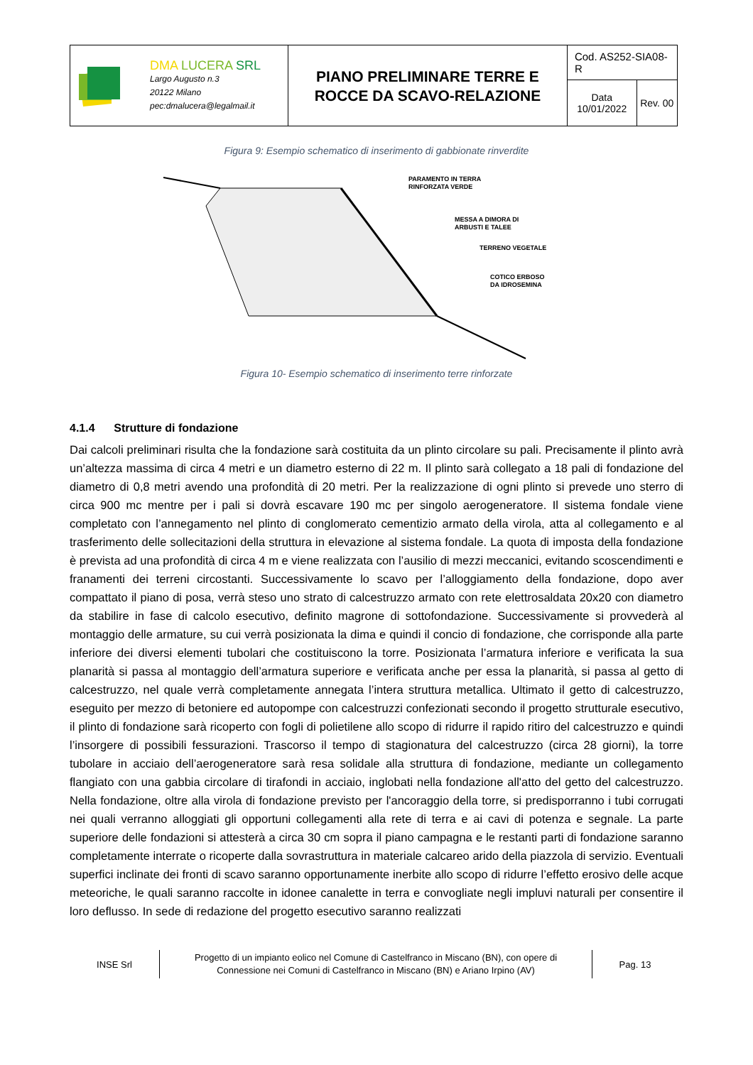| DMA LUCERA SRL Largo Augusto n.3 20122 Milano pec:dmalucera@legalmail.it | PIANO PRELIMINARE TERRE E ROCCE DA SCAVO-RELAZIONE | Cod. AS252-SIA08-R | |
| | | Data 10/01/2022 | Rev. 00 |
Figura 9: Esempio schematico di inserimento di gabbionate rinverdite
PARAMENTO IN TERRA
RINFORZATA VERDE
MESSA A DIMORA DI
ARBUSTI E TALEE
TERRENO VEGETALE
COTICO ERBOSO
DA IDROSEMINA
Figura 10- Esempio schematico di inserimento terre rinforzate
4.1.4 Strutture di fondazione
Dai calcoli preliminari risulta che la fondazione sarà costituita da un plinto circolare su pali. Precisamente il plinto avrà un’altezza massima di circa 4 metri e un diametro esterno di 22 m. Il plinto sarà collegato a 18 pali di fondazione del diametro di 0,8 metri avendo una profondità di 20 metri. Per la realizzazione di ogni plinto si prevede uno sterro di circa 900 mc mentre per i pali si dovrà escavare 190 mc per singolo aerogeneratore. Il sistema fondale viene completato con l’annegamento nel plinto di conglomerato cementizio armato della virola, atta al collegamento e al trasferimento delle sollecitazioni della struttura in elevazione al sistema fondale. La quota di imposta della fondazione è prevista ad una profondità di circa 4 m e viene realizzata con l’ausilio di mezzi meccanici, evitando scoscendimenti e franamenti dei terreni circostanti. Successivamente lo scavo per l’alloggiamento della fondazione, dopo aver compattato il piano di posa, verrà steso uno strato di calcestruzzo armato con rete elettrosaldata 20x20 con diametro da stabilire in fase di calcolo esecutivo, definito magrone di sottofondazione. Successivamente si provvederà al montaggio delle armature, su cui verrà posizionata la dima e quindi il concio di fondazione, che corrisponde alla parte inferiore dei diversi elementi tubolari che costituiscono la torre. Posizionata l’armatura inferiore e verificata la sua planarità si passa al montaggio dell’armatura superiore e verificata anche per essa la planarità, si passa al getto di calcestruzzo, nel quale verrà completamente annegata l’intera struttura metallica. Ultimato il getto di calcestruzzo, eseguito per mezzo di betoniere ed autopompe con calcestruzzi confezionati secondo il progetto strutturale esecutivo, il plinto di fondazione sarà ricoperto con fogli di polietilene allo scopo di ridurre il rapido ritiro del calcestruzzo e quindi l’insorgere di possibili fessurazioni. Trascorso il tempo di stagionatura del calcestruzzo (circa 28 giorni), la torre tubolare in acciaio dell’aerogeneratore sarà resa solidale alla struttura di fondazione, mediante un collegamento flangiato con una gabbia circolare di tirafondi in acciaio, inglobati nella fondazione all'atto del getto del calcestruzzo. Nella fondazione, oltre alla virola di fondazione previsto per l'ancoraggio della torre, si predisporranno i tubi corrugati nei quali verranno alloggiati gli opportuni collegamenti alla rete di terra e ai cavi di potenza e segnale. La parte superiore delle fondazioni si attesterà a circa 30 cm sopra il piano campagna e le restanti parti di fondazione saranno completamente interrate o ricoperte dalla sovrastruttura in materiale calcareo arido della piazzola di servizio. Eventuali superfici inclinate dei fronti di scavo saranno opportunamente inerbite allo scopo di ridurre l’effetto erosivo delle acque meteoriche, le quali saranno raccolte in idonee canalette in terra e convogliate negli impluvi naturali per consentire il loro deflusso. In sede di redazione del progetto esecutivo saranno realizzati
INSE Srl
Progetto di un impianto eolico nel Comune di Castelfranco in Miscano (BN), con opere di
Connessione nei Comuni di Castelfranco in Miscano (BN) e Ariano Irpino (AV)
Pag. 13